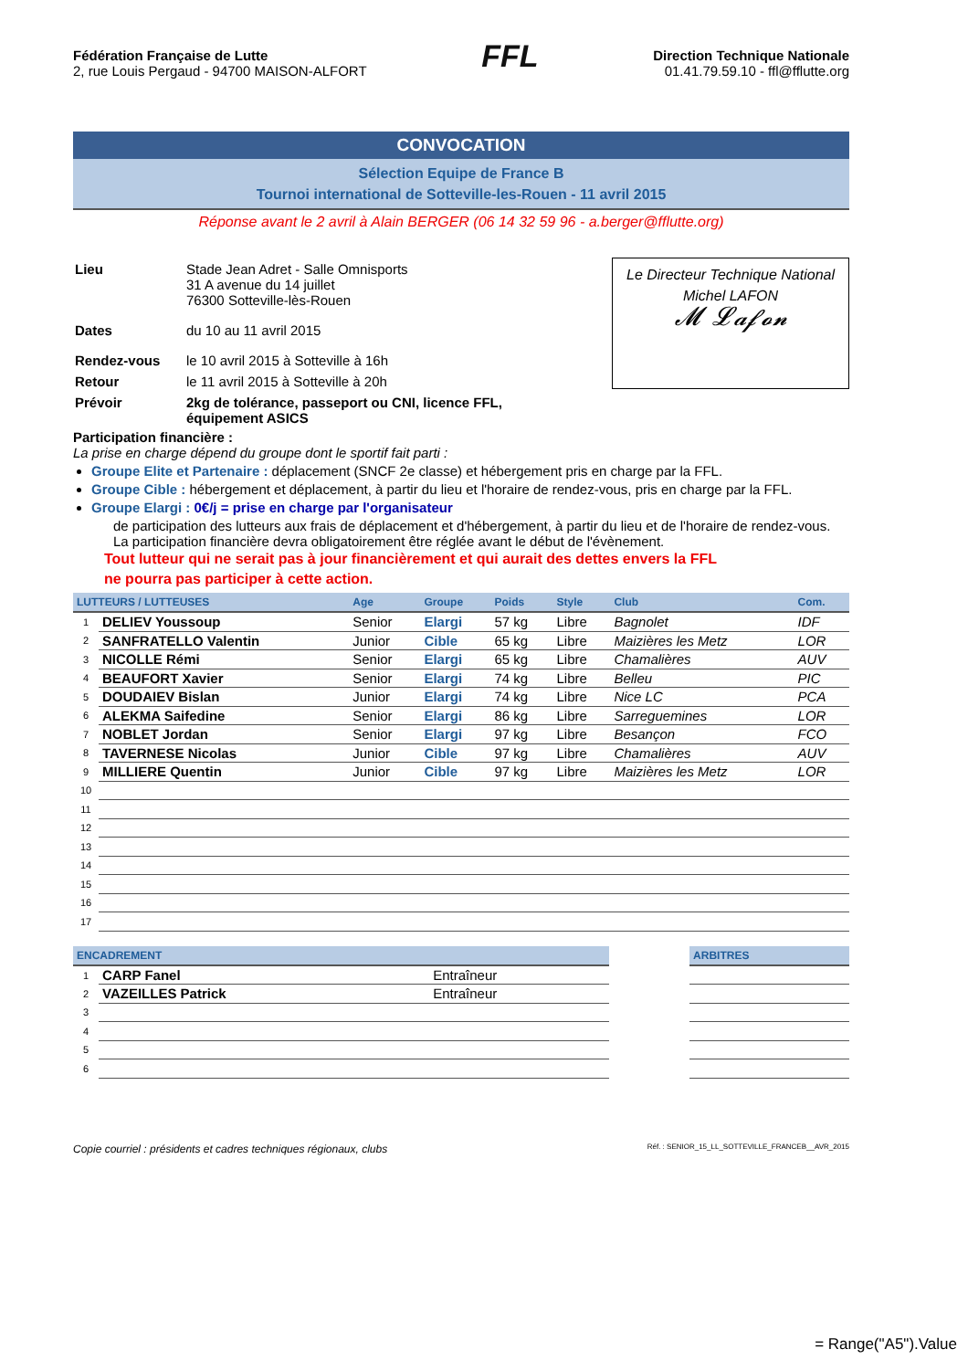Fédération Française de Lutte
2, rue Louis Pergaud - 94700 MAISON-ALFORT
FFL
Direction Technique Nationale
01.41.79.59.10 - ffl@fflutte.org
CONVOCATION
Sélection Equipe de France B
Tournoi international de Sotteville-les-Rouen - 11 avril 2015
Réponse avant le 2 avril à Alain BERGER (06 14 32 59 96 - a.berger@fflutte.org)
| Lieu | Stade Jean Adret - Salle Omnisports 31 A avenue du 14 juillet 76300 Sotteville-lès-Rouen |
| Dates | du 10 au 11 avril 2015 |
| Rendez-vous | le 10 avril 2015 à Sotteville à 16h |
| Retour | le 11 avril 2015 à Sotteville à 20h |
| Prévoir | 2kg de tolérance, passeport ou CNI, licence FFL, équipement ASICS |
Le Directeur Technique National
Michel LAFON
𝓜 𝓛𝓪𝓯𝓸𝓷
Participation financière :
La prise en charge dépend du groupe dont le sportif fait parti :
Groupe Elite et Partenaire : déplacement (SNCF 2e classe) et hébergement pris en charge par la FFL.
Groupe Cible : hébergement et déplacement, à partir du lieu et l'horaire de rendez-vous, pris en charge par la FFL.
Groupe Elargi : 0€/j = prise en charge par l'organisateur
de participation des lutteurs aux frais de déplacement et d'hébergement, à partir du lieu et de l'horaire de rendez-vous. La participation financière devra obligatoirement être réglée avant le début de l'évènement.
Tout lutteur qui ne serait pas à jour financièrement et qui aurait des dettes envers la FFL
ne pourra pas participer à cette action.
| LUTTEURS / LUTTEUSES | | Age | Groupe | Poids | Style | Club | Com. |
| --- | --- | --- | --- | --- | --- | --- | --- |
| 1 | DELIEV Youssoup | Senior | Elargi | 57 kg | Libre | Bagnolet | IDF |
| 2 | SANFRATELLO Valentin | Junior | Cible | 65 kg | Libre | Maizières les Metz | LOR |
| 3 | NICOLLE Rémi | Senior | Elargi | 65 kg | Libre | Chamalières | AUV |
| 4 | BEAUFORT Xavier | Senior | Elargi | 74 kg | Libre | Belleu | PIC |
| 5 | DOUDAIEV Bislan | Junior | Elargi | 74 kg | Libre | Nice LC | PCA |
| 6 | ALEKMA Saifedine | Senior | Elargi | 86 kg | Libre | Sarreguemines | LOR |
| 7 | NOBLET Jordan | Senior | Elargi | 97 kg | Libre | Besançon | FCO |
| 8 | TAVERNESE Nicolas | Junior | Cible | 97 kg | Libre | Chamalières | AUV |
| 9 | MILLIERE Quentin | Junior | Cible | 97 kg | Libre | Maizières les Metz | LOR |
| 10 | | | | | | | |
| 11 | | | | | | | |
| 12 | | | | | | | |
| 13 | | | | | | | |
| 14 | | | | | | | |
| 15 | | | | | | | |
| 16 | | | | | | | |
| 17 | | | | | | | |
| ENCADREMENT | | | | ARBITRES |
| --- | --- | --- | --- | --- |
| 1 | CARP Fanel | Entraîneur | | |
| 2 | VAZEILLES Patrick | Entraîneur | | |
| 3 | | | | |
| 4 | | | | |
| 5 | | | | |
| 6 | | | | |
Copie courriel : présidents et cadres techniques régionaux, clubs Réf. : SENIOR_15_LL_SOTTEVILLE_FRANCEB__AVR_2015
= Range("A5").Value